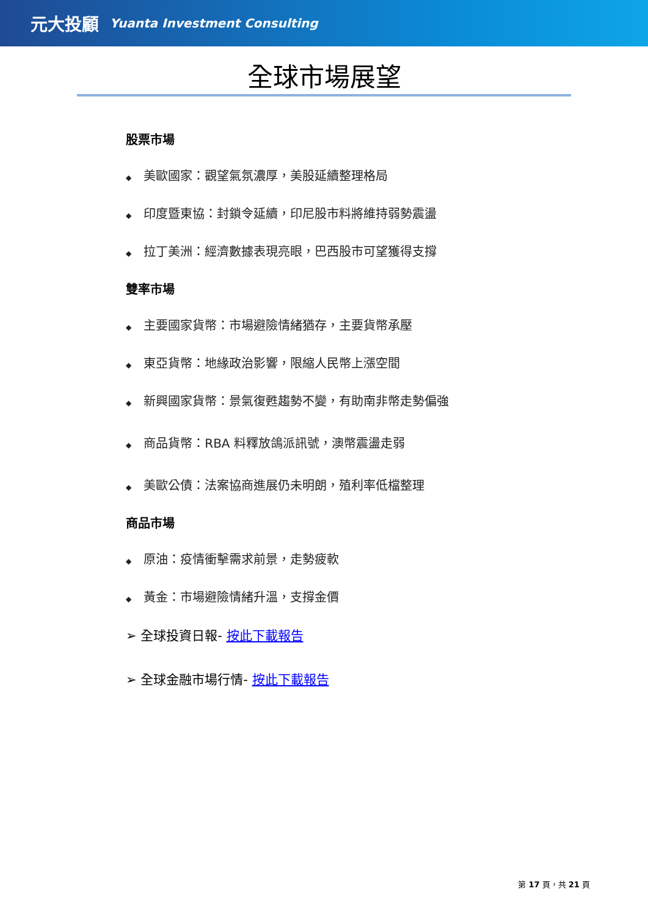元大投顧 Yuanta Investment Consulting
全球市場展望
股票市場
◆ 美歐國家：觀望氣氛濃厚，美股延續整理格局
◆ 印度暨東協：封鎖令延續，印尼股市料將維持弱勢震盪
◆ 拉丁美洲：經濟數據表現亮眼，巴西股市可望獲得支撐
雙率市場
◆ 主要國家貨幣：市場避險情緒猶存，主要貨幣承壓
◆ 東亞貨幣：地緣政治影響，限縮人民幣上漲空間
◆ 新興國家貨幣：景氣復甦趨勢不變，有助南非幣走勢偏強
◆ 商品貨幣：RBA 料釋放鴿派訊號，澳幣震盪走弱
◆ 美歐公債：法案協商進展仍未明朗，殖利率低檔整理
商品市場
◆ 原油：疫情衝擊需求前景，走勢疲軟
◆ 黃金：市場避險情緒升溫，支撐金價
➢ 全球投資日報- 按此下載報告
➢ 全球金融市場行情- 按此下載報告
第 17 頁，共 21 頁